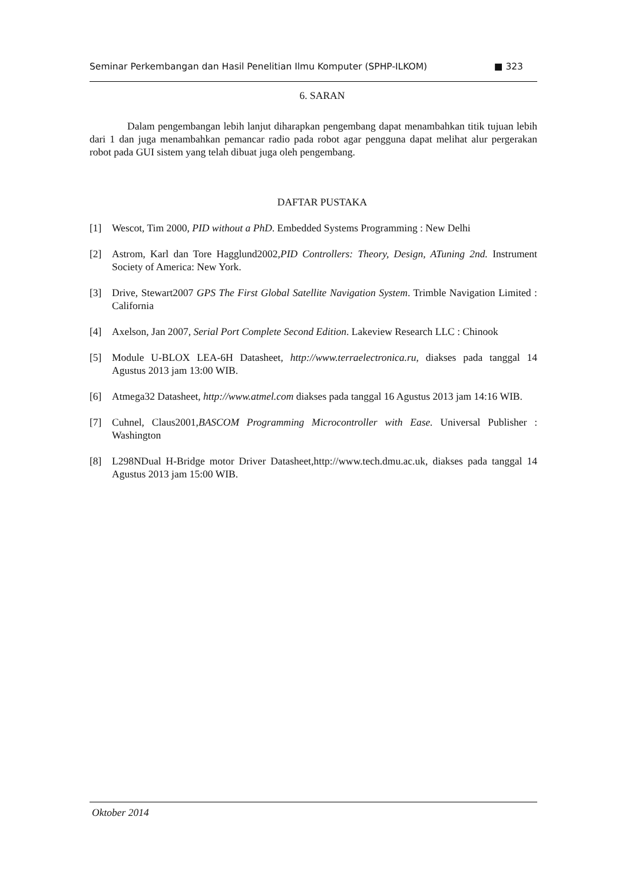Seminar Perkembangan dan Hasil Penelitian Ilmu Komputer (SPHP-ILKOM) ■ 323
6. SARAN
Dalam pengembangan lebih lanjut diharapkan pengembang dapat menambahkan titik tujuan lebih dari 1 dan juga menambahkan pemancar radio pada robot agar pengguna dapat melihat alur pergerakan robot pada GUI sistem yang telah dibuat juga oleh pengembang.
DAFTAR PUSTAKA
[1] Wescot, Tim 2000, PID without a PhD. Embedded Systems Programming : New Delhi
[2] Astrom, Karl dan Tore Hagglund2002,PID Controllers: Theory, Design, ATuning 2nd. Instrument Society of America: New York.
[3] Drive, Stewart2007 GPS The First Global Satellite Navigation System. Trimble Navigation Limited : California
[4] Axelson, Jan 2007, Serial Port Complete Second Edition. Lakeview Research LLC : Chinook
[5] Module U-BLOX LEA-6H Datasheet, http://www.terraelectronica.ru, diakses pada tanggal 14 Agustus 2013 jam 13:00 WIB.
[6] Atmega32 Datasheet, http://www.atmel.com diakses pada tanggal 16 Agustus 2013 jam 14:16 WIB.
[7] Cuhnel, Claus2001,BASCOM Programming Microcontroller with Ease. Universal Publisher : Washington
[8] L298NDual H-Bridge motor Driver Datasheet,http://www.tech.dmu.ac.uk, diakses pada tanggal 14 Agustus 2013 jam 15:00 WIB.
Oktober 2014